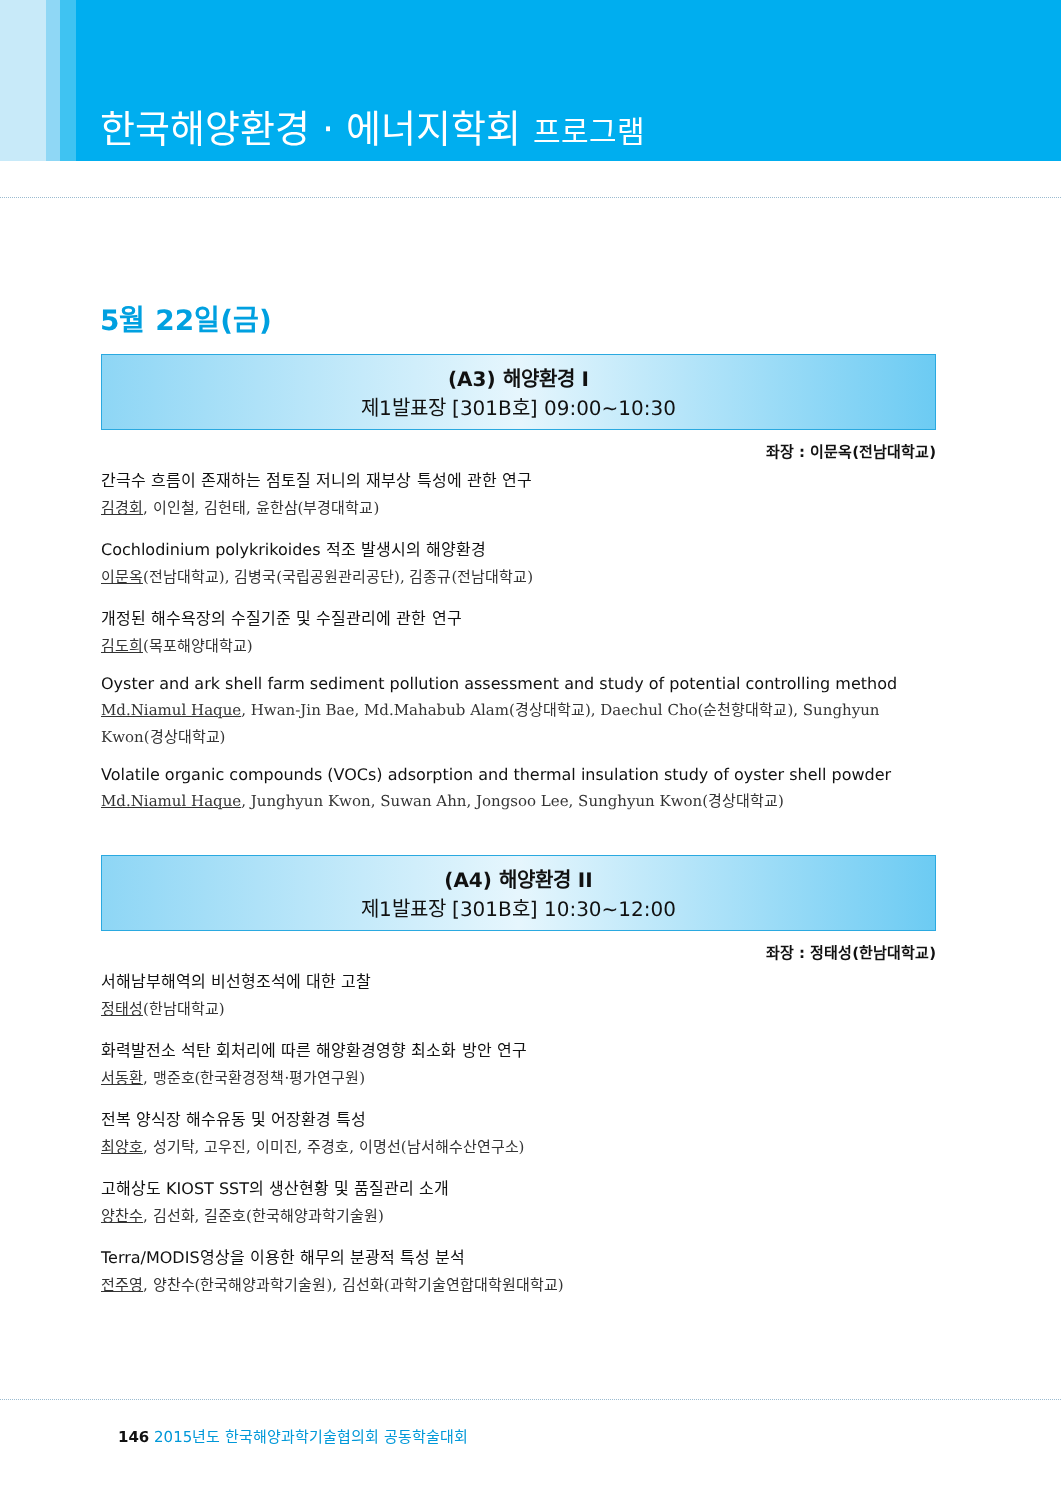한국해양환경 · 에너지학회 프로그램
5월 22일(금)
(A3) 해양환경 I
제1발표장 [301B호] 09:00~10:30
좌장 : 이문옥(전남대학교)
간극수 흐름이 존재하는 점토질 저니의 재부상 특성에 관한 연구
김경회, 이인철, 김헌태, 윤한삼(부경대학교)
Cochlodinium polykrikoides 적조 발생시의 해양환경
이문옥(전남대학교), 김병국(국립공원관리공단), 김종규(전남대학교)
개정된 해수욕장의 수질기준 및 수질관리에 관한 연구
김도희(목포해양대학교)
Oyster and ark shell farm sediment pollution assessment and study of potential controlling method
Md.Niamul Haque, Hwan-Jin Bae, Md.Mahabub Alam(경상대학교), Daechul Cho(순천향대학교), Sunghyun Kwon(경상대학교)
Volatile organic compounds (VOCs) adsorption and thermal insulation study of oyster shell powder
Md.Niamul Haque, Junghyun Kwon, Suwan Ahn, Jongsoo Lee, Sunghyun Kwon(경상대학교)
(A4) 해양환경 II
제1발표장 [301B호] 10:30~12:00
좌장 : 정태성(한남대학교)
서해남부해역의 비선형조석에 대한 고찰
정태성(한남대학교)
화력발전소 석탄 회처리에 따른 해양환경영향 최소화 방안 연구
서동환, 맹준호(한국환경정책·평가연구원)
전복 양식장 해수유동 및 어장환경 특성
최양호, 성기탁, 고우진, 이미진, 주경호, 이명선(남서해수산연구소)
고해상도 KIOST SST의 생산현황 및 품질관리 소개
양찬수, 김선화, 길준호(한국해양과학기술원)
Terra/MODIS영상을 이용한 해무의 분광적 특성 분석
전주영, 양찬수(한국해양과학기술원), 김선화(과학기술연합대학원대학교)
146 2015년도 한국해양과학기술협의회 공동학술대회